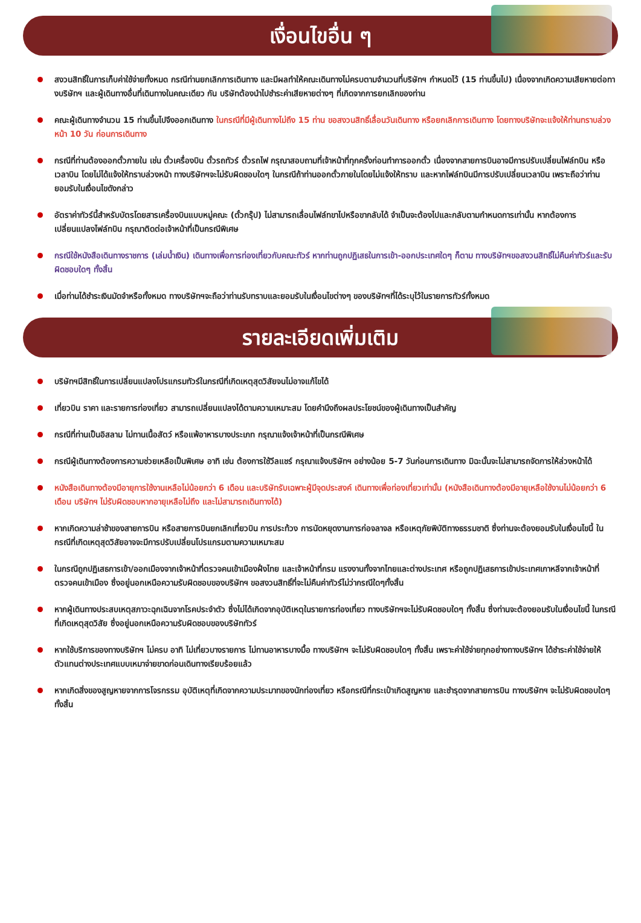เงื่อนไขอื่น ๆ
สงวนสิทธิ์ในการเก็บค่าใช้จ่ายทั้งหมด กรณีท่านยกเลิกการเดินทาง และมีผลทำให้คณะเดินทางไม่ครบตามจำนวนที่บริษัทฯ กำหนดไว้ (15 ท่านขึ้นไป) เนื่องจากเกิดความเสียหายต่อทางบริษัทฯ และผู้เดินทางอื่นที่เดินทางในคณะเดียว กัน บริษัทต้องนำไปชำระค่าเสียหายต่างๆ ที่เกิดจากการยกเลิกของท่าน
คณะผู้เดินทางจำนวน 15 ท่านขึ้นไปจึงออกเดินทาง ในกรณีที่มีผู้เดินทางไม่ถึง 15 ท่าน ขอสงวนสิทธิ์เลื่อนวันเดินทาง หรือยกเลิกการเดินทาง โดยทางบริษัทจะแจ้งให้ท่านทราบล่วงหน้า 10 วัน ก่อนการเดินทาง
กรณีที่ท่านต้องออกตั๋วภายใน เช่น ตั๋วเครื่องบิน ตั๋วรถทัวร์ ตั๋วรถไฟ กรุณาสอบถามที่เจ้าหน้าที่ทุกครั้งก่อนทำการออกตั๋ว เนื่องจากสายการบินอาจมีการปรับเปลี่ยนไฟล์ทบิน หรือเวลาบิน โดยไม่ได้แจ้งให้ทราบล่วงหน้า ทางบริษัทฯจะไม่รับผิดชอบใดๆ ในกรณีถ้าท่านออกตั๋วภายในโดยไม่แจ้งให้ทราบ และหากไฟล์ทบินมีการปรับเปลี่ยนเวลาบิน เพราะถือว่าท่านยอมรับในเงื่อนไขดังกล่าว
อัตราค่าทัวร์นี้สำหรับบัตรโดยสารเครื่องบินแบบหมู่คณะ (ตั๋วกรุ๊ป) ไม่สามารถเลื่อนไฟล์ทขาไปหรือขากลับได้ จำเป็นจะต้องไปและกลับตามกำหนดการเท่านั้น หากต้องการเปลี่ยนแปลงไฟล์ทบิน กรุณาติดต่อเจ้าหน้าที่เป็นกรณีพิเศษ
กรณีใช้หนังสือเดินทางราชการ (เล่มน้ำเงิน) เดินทางเพื่อการท่องเที่ยวกับคณะทัวร์ หากท่านถูกปฏิเสธในการเข้า-ออกประเทศใดๆ ก็ตาม ทางบริษัทฯขอสงวนสิทธิ์ไม่คืนค่าทัวร์และรับผิดชอบใดๆ ทั้งสิ้น
เมื่อท่านได้ชำระเงินมัดจำหรือทั้งหมด ทางบริษัทฯจะถือว่าท่านรับทราบและยอมรับในเงื่อนไขต่างๆ ของบริษัทฯที่ได้ระบุไว้ในรายการทัวร์ทั้งหมด
รายละเอียดเพิ่มเติม
บริษัทฯมีสิทธิ์ในการเปลี่ยนแปลงโปรแกรมทัวร์ในกรณีที่เกิดเหตุสุดวิสัยจนไม่อาจแก้ไขได้
เที่ยวบิน ราคา และรายการท่องเที่ยว สามารถเปลี่ยนแปลงได้ตามความเหมาะสม โดยคำนึงถึงผลประโยชน์ของผู้เดินทางเป็นสำคัญ
กรณีที่ท่านเป็นอิสลาม ไม่ทานเนื้อสัตว์ หรือแพ้อาหารบางประเภท กรุณาแจ้งเจ้าหน้าที่เป็นกรณีพิเศษ
กรณีผู้เดินทางต้องการความช่วยเหลือเป็นพิเศษ อาทิ เช่น ต้องการใช้วีลแชร์ กรุณาแจ้งบริษัทฯ อย่างน้อย 5-7 วันก่อนการเดินทาง มิฉะนั้นจะไม่สามารถจัดการให้ล่วงหน้าได้
หนังสือเดินทางต้องมีอายุการใช้งานเหลือไม่น้อยกว่า 6 เดือน และบริษัทรับเฉพาะผู้มีจุดประสงค์ เดินทางเพื่อท่องเที่ยวเท่านั้น (หนังสือเดินทางต้องมีอายุเหลือใช้งานไม่น้อยกว่า 6 เดือน บริษัทฯ ไม่รับผิดชอบหากอายุเหลือไม่ถึง และไม่สามารถเดินทางได้)
หากเกิดความล่าช้าของสายการบิน หรือสายการบินยกเลิกเที่ยวบิน การประท้วง การนัดหยุดงานการก่อจลาจล หรือเหตุภัยพิบัติทางธรรมชาติ ซึ่งท่านจะต้องยอมรับในเงื่อนไขนี้ ในกรณีที่เกิดเหตุสุดวิสัยอาจจะมีการปรับเปลี่ยนโปรแกรมตามความเหมาะสม
ในกรณีถูกปฏิเสธการเข้า/ออกเมืองจากเจ้าหน้าที่ตรวจคนเข้าเมืองฝั่งไทย และเจ้าหน้าที่กรม แรงงานทั้งจากไทยและต่างประเทศ หรือถูกปฏิเสธการเข้าประเทศเกาหลีจากเจ้าหน้าที่ตรวจคนเข้าเมือง ซึ่งอยู่นอกเหนือความรับผิดชอบของบริษัทฯ ขอสงวนสิทธิ์ที่จะไม่คืนค่าทัวร์ไม่ว่ากรณีใดๆทั้งสิ้น
หากผู้เดินทางประสบเหตุสภาวะฉุกเฉินจากโรคประจำตัว ซึ่งไม่ได้เกิดจากอุบัติเหตุในรายการท่องเที่ยว ทางบริษัทฯจะไม่รับผิดชอบใดๆ ทั้งสิ้น ซึ่งท่านจะต้องยอมรับในเงื่อนไขนี้ ในกรณีที่เกิดเหตุสุดวิสัย ซึ่งอยู่นอกเหนือความรับผิดชอบของบริษัททัวร์
หากใช้บริการของทางบริษัทฯ ไม่ครบ อาทิ ไม่เที่ยวบางรายการ ไม่ทานอาหารบางมื้อ ทางบริษัทฯ จะไม่รับผิดชอบใดๆ ทั้งสิ้น เพราะค่าใช้จ่ายทุกอย่างทางบริษัทฯ ได้ชำระค่าใช้จ่ายให้ตัวแทนต่างประเทศแบบเหมาจ่ายขาดก่อนเดินทางเรียบร้อยแล้ว
หากเกิดสิ่งของสูญหายจากการโจรกรรม อุบัติเหตุที่เกิดจากความประมาทของนักท่องเที่ยว หรือกรณีที่กระเป๋าเกิดสูญหาย และชำรุดจากสายการบิน ทางบริษัทฯ จะไม่รับผิดชอบใดๆ ทั้งสิ้น